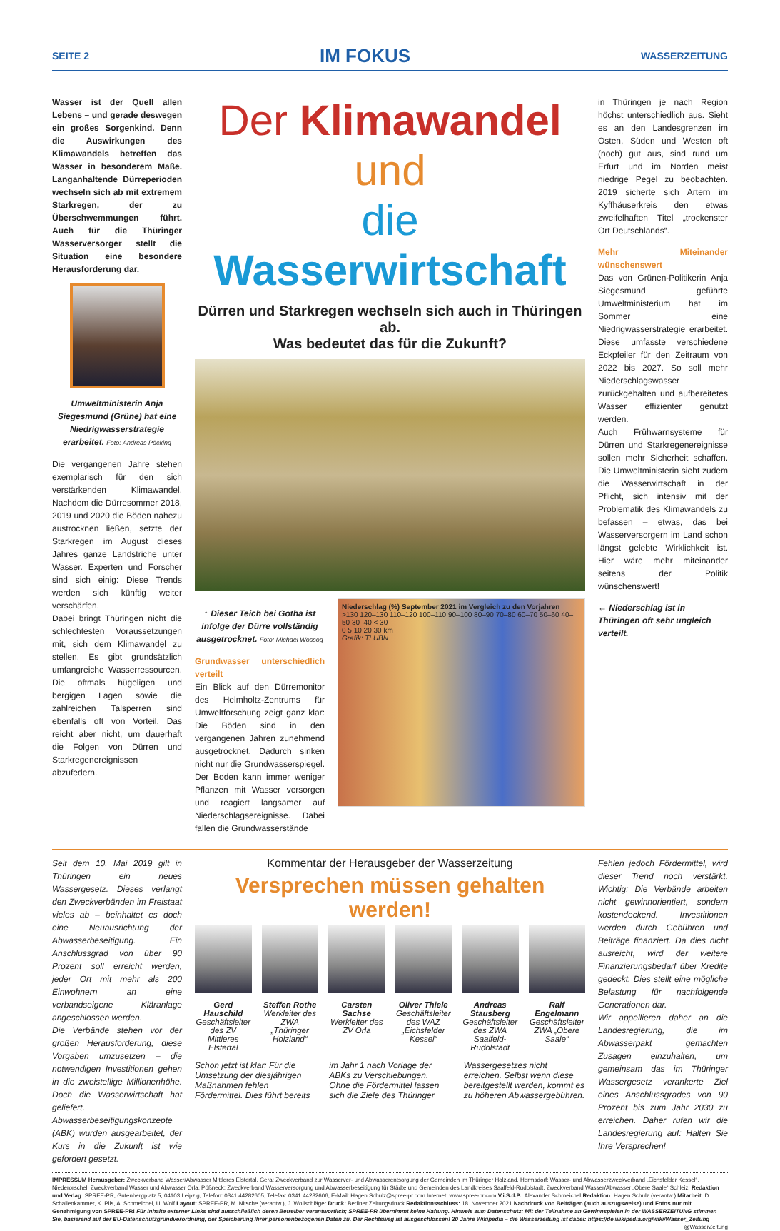SEITE 2 IM FOKUS WASSERZEITUNG
Wasser ist der Quell allen Lebens – und gerade deswegen ein großes Sorgenkind. Denn die Auswirkungen des Klimawandels betreffen das Wasser in besonderem Maße. Langanhaltende Dürreperioden wechseln sich ab mit extremem Starkregen, der zu Überschwemmungen führt. Auch für die Thüringer Wasserversorger stellt die Situation eine besondere Herausforderung dar.
Umweltministerin Anja Siegesmund (Grüne) hat eine Niedrigwasserstrategie erarbeitet. Foto: Andreas Pöcking
Die vergangenen Jahre stehen exemplarisch für den sich verstärkenden Klimawandel. Nachdem die Dürresommer 2018, 2019 und 2020 die Böden nahezu austrocknen ließen, setzte der Starkregen im August dieses Jahres ganze Landstriche unter Wasser. Experten und Forscher sind sich einig: Diese Trends werden sich künftig weiter verschärfen.
Dabei bringt Thüringen nicht die schlechtesten Voraussetzungen mit, sich dem Klimawandel zu stellen. Es gibt grundsätzlich umfangreiche Wasserressourcen. Die oftmals hügeligen und bergigen Lagen sowie die zahlreichen Talsperren sind ebenfalls oft von Vorteil. Das reicht aber nicht, um dauerhaft die Folgen von Dürren und Starkregenereignissen abzufedern.
Der Klimawandel und
die Wasserwirtschaft
Dürren und Starkregen wechseln sich auch in Thüringen ab.
Was bedeutet das für die Zukunft?
↑ Dieser Teich bei Gotha ist infolge der Dürre vollständig ausgetrocknet. Foto: Michael Wossog
Grundwasser unterschiedlich verteilt
Ein Blick auf den Dürremonitor des Helmholtz-Zentrums für Umweltforschung zeigt ganz klar: Die Böden sind in den vergangenen Jahren zunehmend ausgetrocknet. Dadurch sinken nicht nur die Grundwasserspiegel. Der Boden kann immer weniger Pflanzen mit Wasser versorgen und reagiert langsamer auf Niederschlagsereignisse. Dabei fallen die Grundwasserstände
Niederschlag (%) September 2021 im Vergleich zu den Vorjahren
>130 120–130 110–120 100–110 90–100 80–90 70–80 60–70 50–60 40–50 30–40 < 30
0 5 10 20 30 km
Grafik: TLUBN
in Thüringen je nach Region höchst unterschiedlich aus. Sieht es an den Landesgrenzen im Osten, Süden und Westen oft (noch) gut aus, sind rund um Erfurt und im Norden meist niedrige Pegel zu beobachten. 2019 sicherte sich Artern im Kyffhäuserkreis den etwas zweifelhaften Titel „trockenster Ort Deutschlands“.
Mehr Miteinander wünschenswert
Das von Grünen-Politikerin Anja Siegesmund geführte Umweltministerium hat im Sommer eine Niedrigwasserstrategie erarbeitet. Diese umfasste verschiedene Eckpfeiler für den Zeitraum von 2022 bis 2027. So soll mehr Niederschlagswasser zurückgehalten und aufbereitetes Wasser effizienter genutzt werden.
Auch Frühwarnsysteme für Dürren und Starkregenereignisse sollen mehr Sicherheit schaffen. Die Umweltministerin sieht zudem die Wasserwirtschaft in der Pflicht, sich intensiv mit der Problematik des Klimawandels zu befassen – etwas, das bei Wasserversorgern im Land schon längst gelebte Wirklichkeit ist. Hier wäre mehr miteinander seitens der Politik wünschenswert!
← Niederschlag ist in Thüringen oft sehr ungleich verteilt.
Seit dem 10. Mai 2019 gilt in Thüringen ein neues Wassergesetz. Dieses verlangt den Zweckverbänden im Freistaat vieles ab – beinhaltet es doch eine Neuausrichtung der Abwasserbeseitigung. Ein Anschlussgrad von über 90 Prozent soll erreicht werden, jeder Ort mit mehr als 200 Einwohnern an eine verbandseigene Kläranlage angeschlossen werden.
Die Verbände stehen vor der großen Herausforderung, diese Vorgaben umzusetzen – die notwendigen Investitionen gehen in die zweistellige Millionenhöhe. Doch die Wasserwirtschaft hat geliefert. Abwasserbeseitigungskonzepte (ABK) wurden ausgearbeitet, der Kurs in die Zukunft ist wie gefordert gesetzt.
Kommentar der Herausgeber der Wasserzeitung
Versprechen müssen gehalten werden!
Gerd Hauschild Geschäftsleiter des ZV Mittleres Elstertal
Steffen Rothe Werkleiter des ZWA „Thüringer Holzland“
Carsten Sachse Werkleiter des ZV Orla
Oliver Thiele Geschäftsleiter des WAZ „Eichsfelder Kessel“
Andreas Stausberg Geschäftsleiter des ZWA Saalfeld-Rudolstadt
Ralf Engelmann Geschäftsleiter ZWA „Obere Saale“
Schon jetzt ist klar: Für die Umsetzung der diesjährigen Maßnahmen fehlen Fördermittel. Dies führt bereits im Jahr 1 nach Vorlage der ABKs zu Verschiebungen. Ohne die Fördermittel lassen sich die Ziele des Thüringer Wassergesetzes nicht erreichen. Selbst wenn diese bereitgestellt werden, kommt es zu höheren Abwassergebühren.
Fehlen jedoch Fördermittel, wird dieser Trend noch verstärkt. Wichtig: Die Verbände arbeiten nicht gewinnorientiert, sondern kostendeckend. Investitionen werden durch Gebühren und Beiträge finanziert. Da dies nicht ausreicht, wird der weitere Finanzierungsbedarf über Kredite gedeckt. Dies stellt eine mögliche Belastung für nachfolgende Generationen dar.
Wir appellieren daher an die Landesregierung, die im Abwasserpakt gemachten Zusagen einzuhalten, um gemeinsam das im Thüringer Wassergesetz verankerte Ziel eines Anschlussgrades von 90 Prozent bis zum Jahr 2030 zu erreichen. Daher rufen wir die Landesregierung auf: Halten Sie Ihre Versprechen!
IMPRESSUM Herausgeber: Zweckverband Wasser/Abwasser Mittleres Elstertal, Gera; Zweckverband zur Wasserver- und Abwasserentsorgung der Gemeinden im Thüringer Holzland, Hermsdorf; Wasser- und Abwasserzweckverband „Eichsfelder Kessel“, Niederorschel; Zweckverband Wasser und Abwasser Orla, Pößneck; Zweckverband Wasserversorgung und Abwasserbeseitigung für Städte und Gemeinden des Landkreises Saalfeld-Rudolstadt, Zweckverband Wasser/Abwasser „Obere Saale“ Schleiz, Redaktion und Verlag: SPREE-PR, Gutenbergplatz 5, 04103 Leipzig, Telefon: 0341 44282605, Telefax: 0341 44282606, E-Mail: Hagen.Schulz@spree-pr.com Internet: www.spree-pr.com V.i.S.d.P.: Alexander Schmeichel Redaktion: Hagen Schulz (verantw.) Mitarbeit: D. Schallenkammer, K. Pils, A. Schmeichel, U. Wolf Layout: SPREE-PR, M. Nitsche (verantw.), J. Wollschläger Druck: Berliner Zeitungsdruck Redaktionsschluss: 18. November 2021 Nachdruck von Beiträgen (auch auszugsweise) und Fotos nur mit Genehmigung von SPREE-PR! Für Inhalte externer Links sind ausschließlich deren Betreiber verantwortlich; SPREE-PR übernimmt keine Haftung. Hinweis zum Datenschutz: Mit der Teilnahme an Gewinnspielen in der WASSERZEITUNG stimmen Sie, basierend auf der EU-Datenschutzgrundverordnung, der Speicherung Ihrer personenbezogenen Daten zu. Der Rechtsweg ist ausgeschlossen! 20 Jahre Wikipedia – die Wasserzeitung ist dabei: https://de.wikipedia.org/wiki/Wasser_Zeitung @WasserZeitung